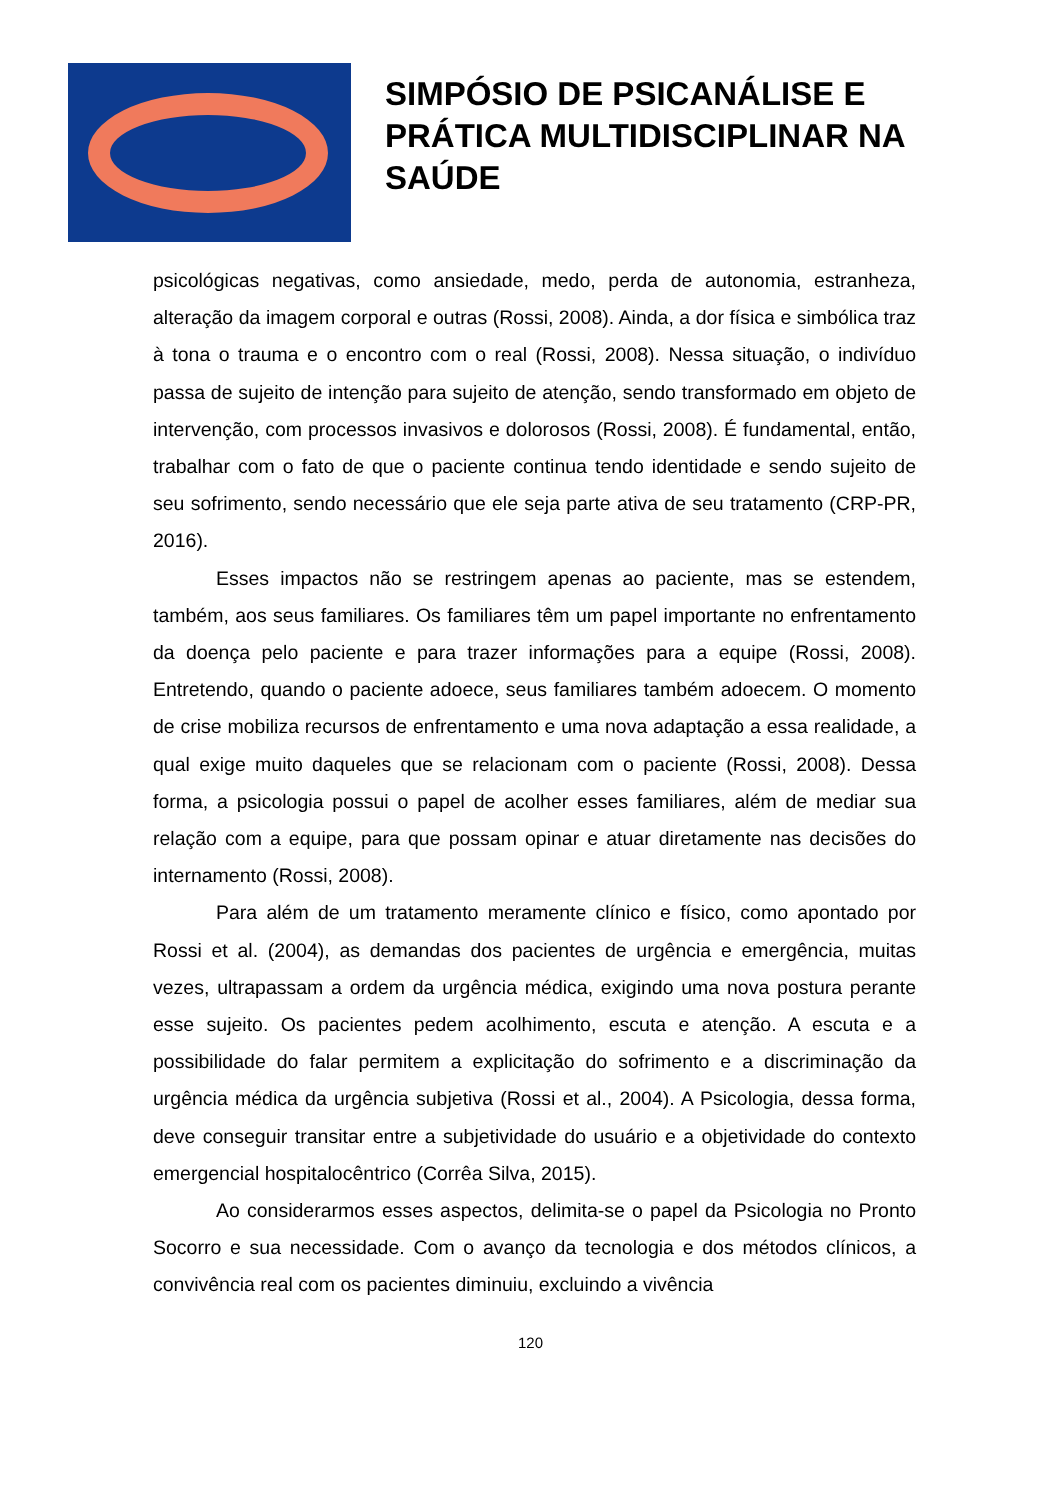SIMPÓSIO DE PSICANÁLISE E
PRÁTICA MULTIDISCIPLINAR NA
SAÚDE
psicológicas negativas, como ansiedade, medo, perda de autonomia, estranheza, alteração da imagem corporal e outras (Rossi, 2008). Ainda, a dor física e simbólica traz à tona o trauma e o encontro com o real (Rossi, 2008). Nessa situação, o indivíduo passa de sujeito de intenção para sujeito de atenção, sendo transformado em objeto de intervenção, com processos invasivos e dolorosos (Rossi, 2008). É fundamental, então, trabalhar com o fato de que o paciente continua tendo identidade e sendo sujeito de seu sofrimento, sendo necessário que ele seja parte ativa de seu tratamento (CRP-PR, 2016).
Esses impactos não se restringem apenas ao paciente, mas se estendem, também, aos seus familiares. Os familiares têm um papel importante no enfrentamento da doença pelo paciente e para trazer informações para a equipe (Rossi, 2008). Entretendo, quando o paciente adoece, seus familiares também adoecem. O momento de crise mobiliza recursos de enfrentamento e uma nova adaptação a essa realidade, a qual exige muito daqueles que se relacionam com o paciente (Rossi, 2008). Dessa forma, a psicologia possui o papel de acolher esses familiares, além de mediar sua relação com a equipe, para que possam opinar e atuar diretamente nas decisões do internamento (Rossi, 2008).
Para além de um tratamento meramente clínico e físico, como apontado por Rossi et al. (2004), as demandas dos pacientes de urgência e emergência, muitas vezes, ultrapassam a ordem da urgência médica, exigindo uma nova postura perante esse sujeito. Os pacientes pedem acolhimento, escuta e atenção. A escuta e a possibilidade do falar permitem a explicitação do sofrimento e a discriminação da urgência médica da urgência subjetiva (Rossi et al., 2004). A Psicologia, dessa forma, deve conseguir transitar entre a subjetividade do usuário e a objetividade do contexto emergencial hospitalocêntrico (Corrêa Silva, 2015).
Ao considerarmos esses aspectos, delimita-se o papel da Psicologia no Pronto Socorro e sua necessidade. Com o avanço da tecnologia e dos métodos clínicos, a convivência real com os pacientes diminuiu, excluindo a vivência
120